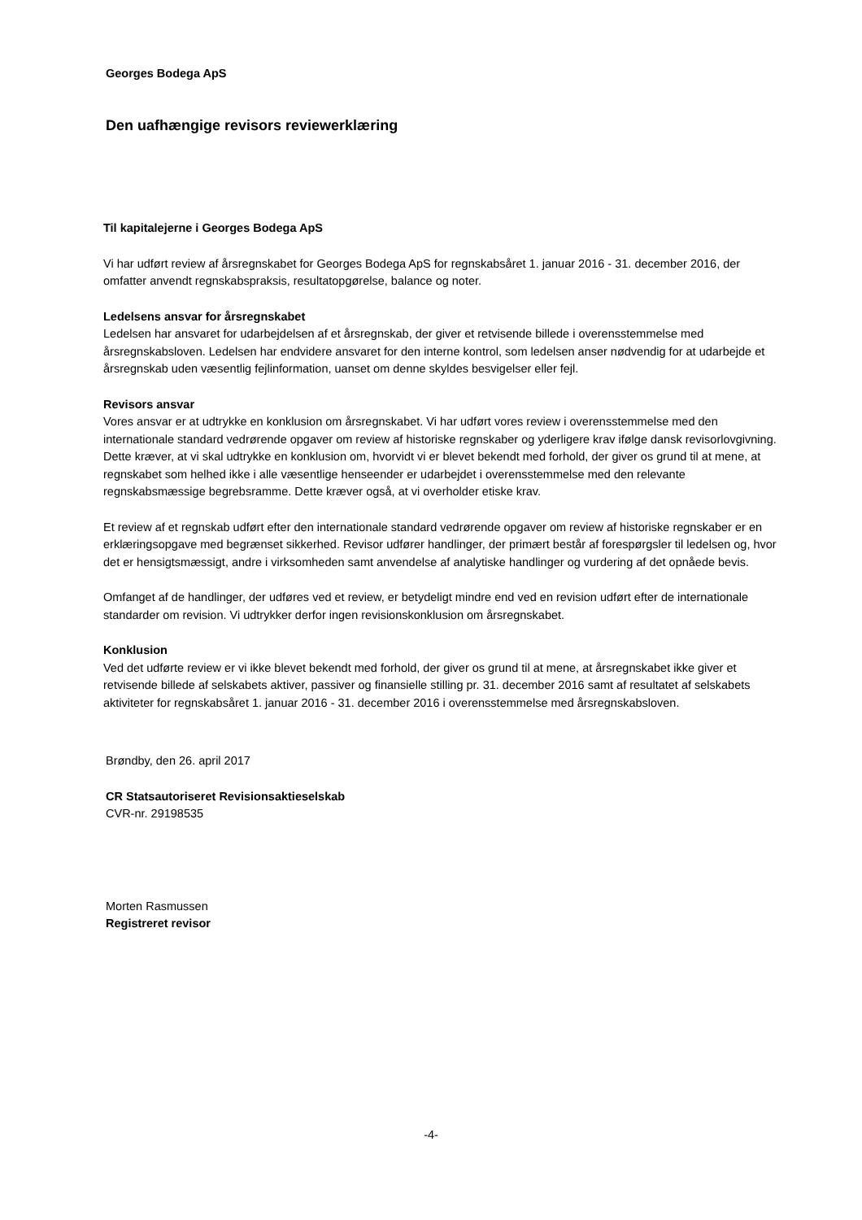Georges Bodega ApS
Den uafhængige revisors reviewerklæring
Til kapitalejerne i Georges Bodega ApS
Vi har udført review af årsregnskabet for Georges Bodega ApS for regnskabsåret 1. januar 2016 - 31. december 2016, der omfatter anvendt regnskabspraksis, resultatopgørelse, balance og noter.
Ledelsens ansvar for årsregnskabet
Ledelsen har ansvaret for udarbejdelsen af et årsregnskab, der giver et retvisende billede i overensstemmelse med årsregnskabsloven. Ledelsen har endvidere ansvaret for den interne kontrol, som ledelsen anser nødvendig for at udarbejde et årsregnskab uden væsentlig fejlinformation, uanset om denne skyldes besvigelser eller fejl.
Revisors ansvar
Vores ansvar er at udtrykke en konklusion om årsregnskabet. Vi har udført vores review i overensstemmelse med den internationale standard vedrørende opgaver om review af historiske regnskaber og yderligere krav ifølge dansk revisorlovgivning. Dette kræver, at vi skal udtrykke en konklusion om, hvorvidt vi er blevet bekendt med forhold, der giver os grund til at mene, at regnskabet som helhed ikke i alle væsentlige henseender er udarbejdet i overensstemmelse med den relevante regnskabsmæssige begrebsramme. Dette kræver også, at vi overholder etiske krav.
Et review af et regnskab udført efter den internationale standard vedrørende opgaver om review af historiske regnskaber er en erklæringsopgave med begrænset sikkerhed. Revisor udfører handlinger, der primært består af forespørgsler til ledelsen og, hvor det er hensigtsmæssigt, andre i virksomheden samt anvendelse af analytiske handlinger og vurdering af det opnåede bevis.
Omfanget af de handlinger, der udføres ved et review, er betydeligt mindre end ved en revision udført efter de internationale standarder om revision. Vi udtrykker derfor ingen revisionskonklusion om årsregnskabet.
Konklusion
Ved det udførte review er vi ikke blevet bekendt med forhold, der giver os grund til at mene, at årsregnskabet ikke giver et retvisende billede af selskabets aktiver, passiver og finansielle stilling pr. 31. december 2016 samt af resultatet af selskabets aktiviteter for regnskabsåret 1. januar 2016 - 31. december 2016 i overensstemmelse med årsregnskabsloven.
Brøndby, den 26. april 2017
CR Statsautoriseret Revisionsaktieselskab
CVR-nr. 29198535
Morten Rasmussen
Registreret revisor
-4-